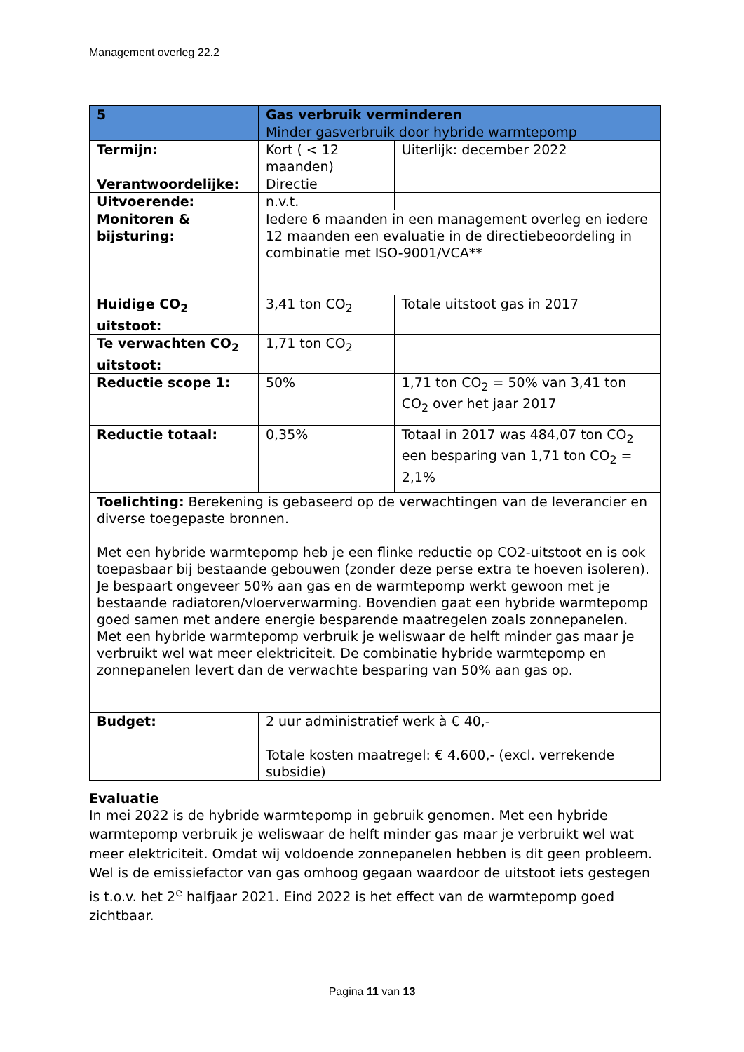Management overleg 22.2
| 5 | Gas verbruik verminderen | | |
| | Minder gasverbruik door hybride warmtepomp | | |
| Termijn: | Kort ( < 12 maanden) | Uiterlijk: december 2022 | |
| Verantwoordelijke: | Directie | | |
| Uitvoerende: | n.v.t. | | |
| Monitoren & bijsturing: | Iedere 6 maanden in een management overleg en iedere 12 maanden een evaluatie in de directiebeoordeling in combinatie met ISO-9001/VCA** | | |
| Huidige CO<sub>2</sub> uitstoot: | 3,41 ton CO<sub>2</sub> | Totale uitstoot gas in 2017 | |
| Te verwachten CO<sub>2</sub> uitstoot: | 1,71 ton CO<sub>2</sub> | | |
| Reductie scope 1: | 50% | 1,71 ton CO<sub>2</sub> = 50% van 3,41 ton CO<sub>2</sub> over het jaar 2017 | |
| Reductie totaal: | 0,35% | Totaal in 2017 was 484,07 ton CO<sub>2</sub> een besparing van 1,71 ton CO<sub>2</sub> = 2,1% | |
| Toelichting: Berekening is gebaseerd op de verwachtingen van de leverancier en diverse toegepaste bronnen. Met een hybride warmtepomp heb je een flinke reductie op CO2-uitstoot en is ook toepasbaar bij bestaande gebouwen (zonder deze perse extra te hoeven isoleren). Je bespaart ongeveer 50% aan gas en de warmtepomp werkt gewoon met je bestaande radiatoren/vloerverwarming. Bovendien gaat een hybride warmtepomp goed samen met andere energie besparende maatregelen zoals zonnepanelen. Met een hybride warmtepomp verbruik je weliswaar de helft minder gas maar je verbruikt wel wat meer elektriciteit. De combinatie hybride warmtepomp en zonnepanelen levert dan de verwachte besparing van 50% aan gas op. | | | |
| Budget: | 2 uur administratief werk à € 40,- Totale kosten maatregel: € 4.600,- (excl. verrekende subsidie) | | |
Evaluatie
In mei 2022 is de hybride warmtepomp in gebruik genomen. Met een hybride warmtepomp verbruik je weliswaar de helft minder gas maar je verbruikt wel wat meer elektriciteit. Omdat wij voldoende zonnepanelen hebben is dit geen probleem. Wel is de emissiefactor van gas omhoog gegaan waardoor de uitstoot iets gestegen is t.o.v. het 2<sup>e</sup> halfjaar 2021. Eind 2022 is het effect van de warmtepomp goed zichtbaar.
Pagina 11 van 13